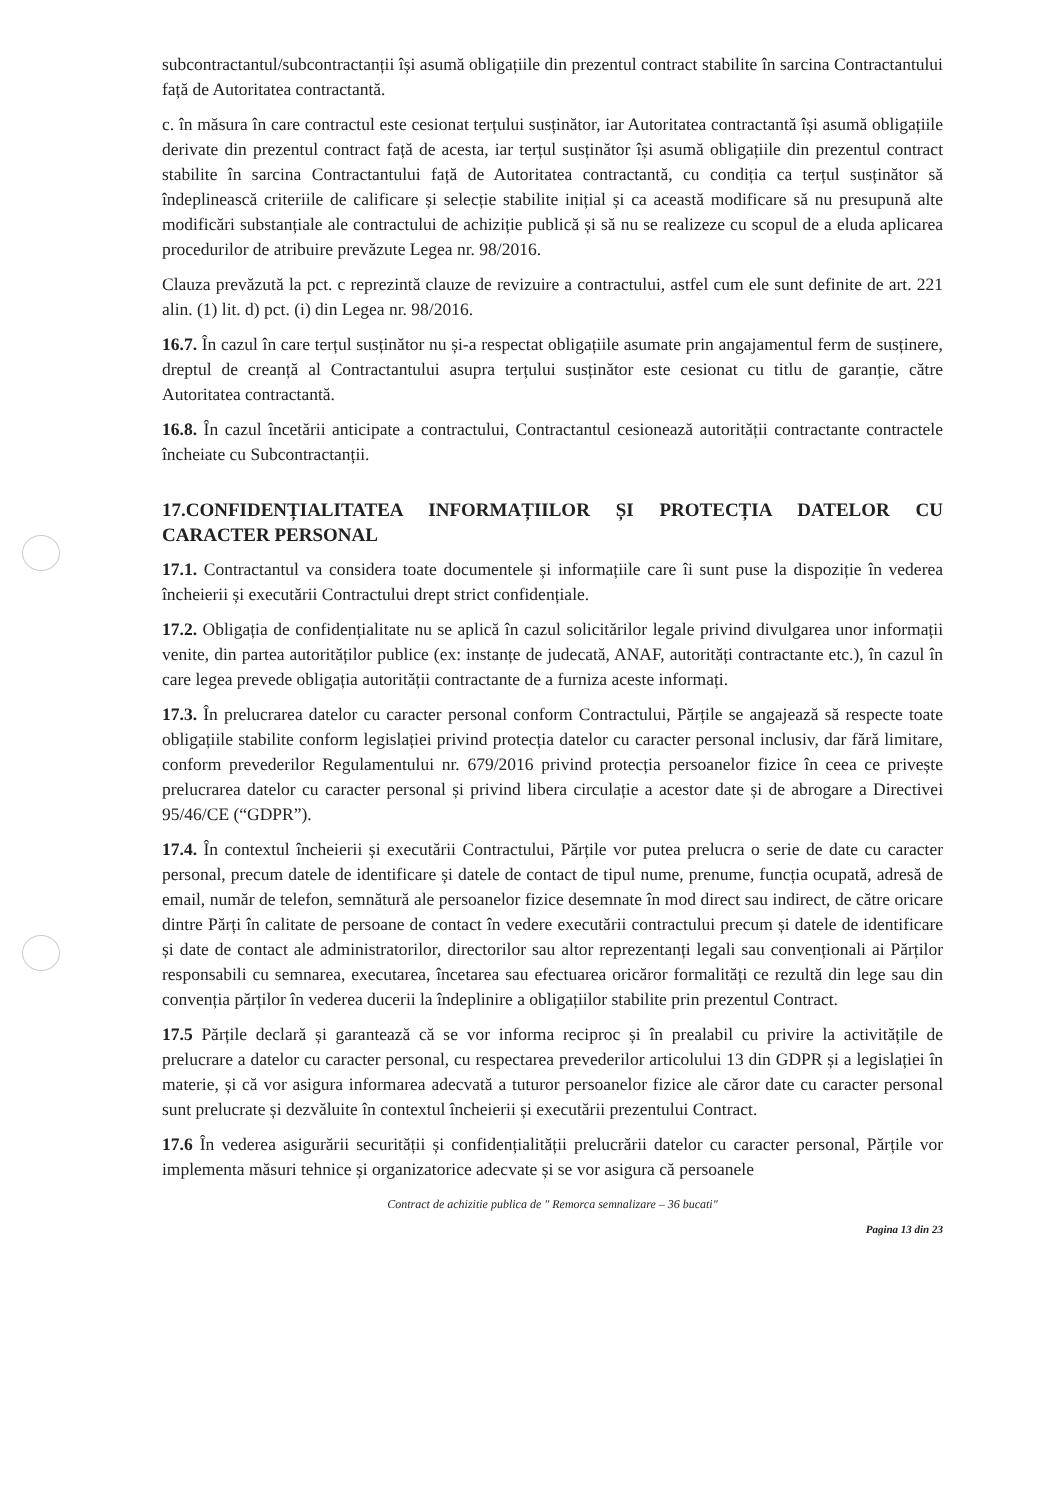subcontractantul/subcontractanții își asumă obligațiile din prezentul contract stabilite în sarcina Contractantului față de Autoritatea contractantă.
c. în măsura în care contractul este cesionat terțului susținător, iar Autoritatea contractantă își asumă obligațiile derivate din prezentul contract față de acesta, iar terțul susținător își asumă obligațiile din prezentul contract stabilite în sarcina Contractantului față de Autoritatea contractantă, cu condiția ca terțul susținător să îndeplinească criteriile de calificare și selecție stabilite inițial și ca această modificare să nu presupună alte modificări substanțiale ale contractului de achiziție publică și să nu se realizeze cu scopul de a eluda aplicarea procedurilor de atribuire prevăzute Legea nr. 98/2016.
Clauza prevăzută la pct. c reprezintă clauze de revizuire a contractului, astfel cum ele sunt definite de art. 221 alin. (1) lit. d) pct. (i) din Legea nr. 98/2016.
16.7. În cazul în care terțul susținător nu și-a respectat obligațiile asumate prin angajamentul ferm de susținere, dreptul de creanță al Contractantului asupra terțului susținător este cesionat cu titlu de garanție, către Autoritatea contractantă.
16.8. În cazul încetării anticipate a contractului, Contractantul cesionează autorității contractante contractele încheiate cu Subcontractanții.
17.CONFIDENȚIALITATEA INFORMAȚIILOR ȘI PROTECȚIA DATELOR CU CARACTER PERSONAL
17.1. Contractantul va considera toate documentele și informațiile care îi sunt puse la dispoziție în vederea încheierii și executării Contractului drept strict confidențiale.
17.2. Obligația de confidențialitate nu se aplică în cazul solicitărilor legale privind divulgarea unor informații venite, din partea autorităților publice (ex: instanțe de judecată, ANAF, autorități contractante etc.), în cazul în care legea prevede obligația autorității contractante de a furniza aceste informați.
17.3. În prelucrarea datelor cu caracter personal conform Contractului, Părțile se angajează să respecte toate obligațiile stabilite conform legislației privind protecția datelor cu caracter personal inclusiv, dar fără limitare, conform prevederilor Regulamentului nr. 679/2016 privind protecția persoanelor fizice în ceea ce privește prelucrarea datelor cu caracter personal și privind libera circulație a acestor date și de abrogare a Directivei 95/46/CE (“GDPR”).
17.4. În contextul încheierii și executării Contractului, Părțile vor putea prelucra o serie de date cu caracter personal, precum datele de identificare și datele de contact de tipul nume, prenume, funcția ocupată, adresă de email, număr de telefon, semnătură ale persoanelor fizice desemnate în mod direct sau indirect, de către oricare dintre Părți în calitate de persoane de contact în vedere executării contractului precum și datele de identificare și date de contact ale administratorilor, directorilor sau altor reprezentanți legali sau convenționali ai Părților responsabili cu semnarea, executarea, încetarea sau efectuarea oricăror formalități ce rezultă din lege sau din convenția părților în vederea ducerii la îndeplinire a obligațiilor stabilite prin prezentul Contract.
17.5 Părțile declară și garantează că se vor informa reciproc și în prealabil cu privire la activitățile de prelucrare a datelor cu caracter personal, cu respectarea prevederilor articolului 13 din GDPR și a legislației în materie, și că vor asigura informarea adecvată a tuturor persoanelor fizice ale căror date cu caracter personal sunt prelucrate și dezvăluite în contextul încheierii și executării prezentului Contract.
17.6 În vederea asigurării securității și confidențialității prelucrării datelor cu caracter personal, Părțile vor implementa măsuri tehnice și organizatorice adecvate și se vor asigura că persoanele
Contract de achizitie publica de " Remorca semnalizare – 36 bucati"
Pagina 13 din 23